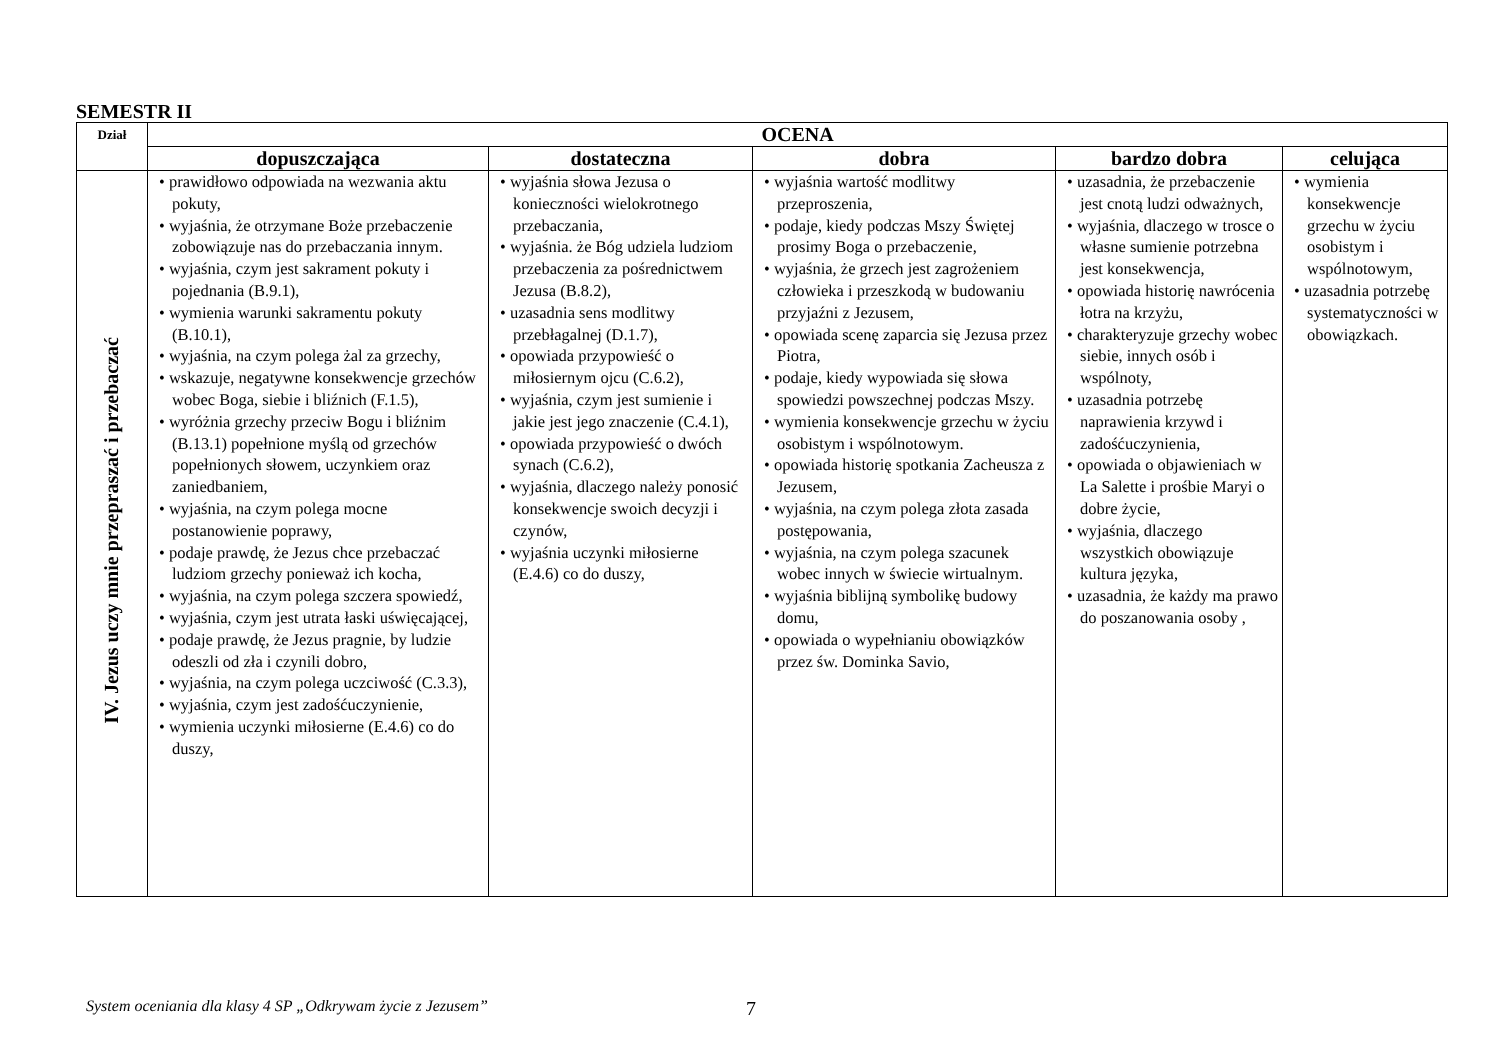SEMESTR II
| Dział | OCENA | | | | |
| --- | --- | --- | --- | --- | --- |
| | dopuszczająca | dostateczna | dobra | bardzo dobra | celująca |
| IV. Jezus uczy mnie przepraszać i przebaczać | • prawidłowo odpowiada na wezwania aktu pokuty, • wyjaśnia, że otrzymane Boże przebaczenie zobowiązuje nas do przebaczania innym. • wyjaśnia, czym jest sakrament pokuty i pojednania (B.9.1), • wymienia warunki sakramentu pokuty (B.10.1), • wyjaśnia, na czym polega żal za grzechy, • wskazuje, negatywne konsekwencje grzechów wobec Boga, siebie i bliźnich (F.1.5), • wyróżnia grzechy przeciw Bogu i bliźnim (B.13.1) popełnione myślą od grzechów popełnionych słowem, uczynkiem oraz zaniedbaniem, • wyjaśnia, na czym polega mocne postanowienie poprawy, • podaje prawdę, że Jezus chce przebaczać ludziom grzechy ponieważ ich kocha, • wyjaśnia, na czym polega szczera spowiedź, • wyjaśnia, czym jest utrata łaski uświęcającej, • podaje prawdę, że Jezus pragnie, by ludzie odeszli od zła i czynili dobro, • wyjaśnia, na czym polega uczciwość (C.3.3), • wyjaśnia, czym jest zadośćuczynienie, • wymienia uczynki miłosierne (E.4.6) co do duszy, | • wyjaśnia słowa Jezusa o konieczności wielokrotnego przebaczania, • wyjaśnia. że Bóg udziela ludziom przebaczenia za pośrednictwem Jezusa (B.8.2), • uzasadnia sens modlitwy przebłagalnej (D.1.7), • opowiada przypowieść o miłosiernym ojcu (C.6.2), • wyjaśnia, czym jest sumienie i jakie jest jego znaczenie (C.4.1), • opowiada przypowieść o dwóch synach (C.6.2), • wyjaśnia, dlaczego należy ponosić konsekwencje swoich decyzji i czynów, • wyjaśnia uczynki miłosierne (E.4.6) co do duszy, | • wyjaśnia wartość modlitwy przeproszenia, • podaje, kiedy podczas Mszy Świętej prosimy Boga o przebaczenie, • wyjaśnia, że grzech jest zagrożeniem człowieka i przeszkodą w budowaniu przyjaźni z Jezusem, • opowiada scenę zaparcia się Jezusa przez Piotra, • podaje, kiedy wypowiada się słowa spowiedzi powszechnej podczas Mszy. • wymienia konsekwencje grzechu w życiu osobistym i wspólnotowym. • opowiada historię spotkania Zacheusza z Jezusem, • wyjaśnia, na czym polega złota zasada postępowania, • wyjaśnia, na czym polega szacunek wobec innych w świecie wirtualnym. • wyjaśnia biblijną symbolikę budowy domu, • opowiada o wypełnianiu obowiązków przez św. Dominka Savio, | • uzasadnia, że przebaczenie jest cnotą ludzi odważnych, • wyjaśnia, dlaczego w trosce o własne sumienie potrzebna jest konsekwencja, • opowiada historię nawrócenia łotra na krzyżu, • charakteryzuje grzechy wobec siebie, innych osób i wspólnoty, • uzasadnia potrzebę naprawienia krzywd i zadośćuczynienia, • opowiada o objawieniach w La Salette i prośbie Maryi o dobre życie, • wyjaśnia, dlaczego wszystkich obowiązuje kultura języka, • uzasadnia, że każdy ma prawo do poszanowania osoby , | • wymienia konsekwencje grzechu w życiu osobistym i wspólnotowym, • uzasadnia potrzebę systematyczności w obowiązkach. |
System oceniania dla klasy 4 SP „Odkrywam życie z Jezusem” 7